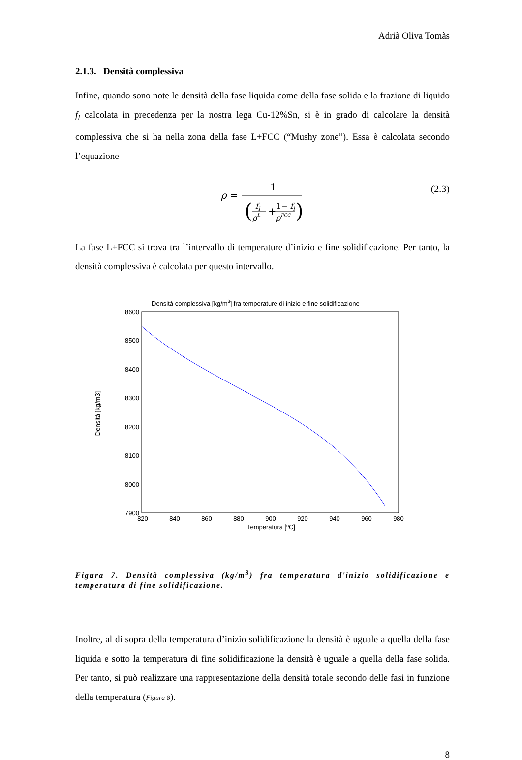Adrià Oliva Tomàs
2.1.3. Densità complessiva
Infine, quando sono note le densità della fase liquida come della fase solida e la frazione di liquido f<sub>l</sub> calcolata in precedenza per la nostra lega Cu-12%Sn, si è in grado di calcolare la densità complessiva che si ha nella zona della fase L+FCC (“Mushy zone”). Essa è calcolata secondo l’equazione
ρ
=
1
(
fl
ρL
+
1− fl
ρFCC
)
(2.3)
La fase L+FCC si trova tra l’intervallo di temperature d’inizio e fine solidificazione. Per tanto, la densità complessiva è calcolata per questo intervallo.
Densità complessiva [kg/m3] fra temperature di inizio e fine solidificazione
8600
8500
8400
8300
8200
8100
8000
7900
820
840
860
880
900
920
940
960
980
Temperatura [ºC]
Densità [kg/m3]
Figura 7. Densità complessiva (kg/m<sup>3</sup>) fra temperatura d'inizio solidificazione e temperatura di fine solidificazione.
Inoltre, al di sopra della temperatura d’inizio solidificazione la densità è uguale a quella della fase liquida e sotto la temperatura di fine solidificazione la densità è uguale a quella della fase solida. Per tanto, si può realizzare una rappresentazione della densità totale secondo delle fasi in funzione della temperatura (Figura 8).
8